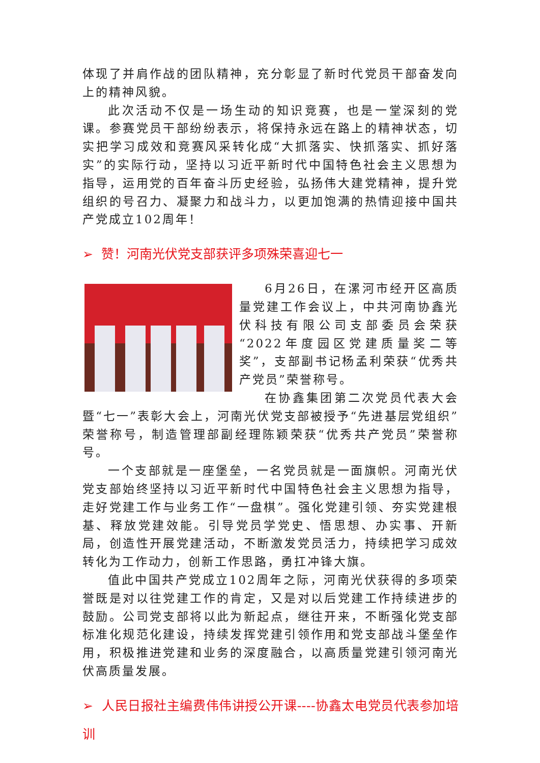体现了并肩作战的团队精神，充分彰显了新时代党员干部奋发向上的精神风貌。
此次活动不仅是一场生动的知识竞赛，也是一堂深刻的党课。参赛党员干部纷纷表示，将保持永远在路上的精神状态，切实把学习成效和竞赛风采转化成“大抓落实、快抓落实、抓好落实”的实际行动，坚持以习近平新时代中国特色社会主义思想为指导，运用党的百年奋斗历史经验，弘扬伟大建党精神，提升党组织的号召力、凝聚力和战斗力，以更加饱满的热情迎接中国共产党成立102周年！
➢ 赞！河南光伏党支部获评多项殊荣喜迎七一
6月26日，在漯河市经开区高质量党建工作会议上，中共河南协鑫光伏科技有限公司支部委员会荣获“2022年度园区党建质量奖二等奖”，支部副书记杨孟利荣获“优秀共产党员”荣誉称号。
在协鑫集团第二次党员代表大会暨“七一”表彰大会上，河南光伏党支部被授予“先进基层党组织”荣誉称号，制造管理部副经理陈颖荣获“优秀共产党员”荣誉称号。
一个支部就是一座堡垒，一名党员就是一面旗帜。河南光伏党支部始终坚持以习近平新时代中国特色社会主义思想为指导，走好党建工作与业务工作“一盘棋”。强化党建引领、夯实党建根基、释放党建效能。引导党员学党史、悟思想、办实事、开新局，创造性开展党建活动，不断激发党员活力，持续把学习成效转化为工作动力，创新工作思路，勇扛冲锋大旗。
值此中国共产党成立102周年之际，河南光伏获得的多项荣誉既是对以往党建工作的肯定，又是对以后党建工作持续进步的鼓励。公司党支部将以此为新起点，继往开来，不断强化党支部标准化规范化建设，持续发挥党建引领作用和党支部战斗堡垒作用，积极推进党建和业务的深度融合，以高质量党建引领河南光伏高质量发展。
➢ 人民日报社主编费伟伟讲授公开课----协鑫太电党员代表参加培训